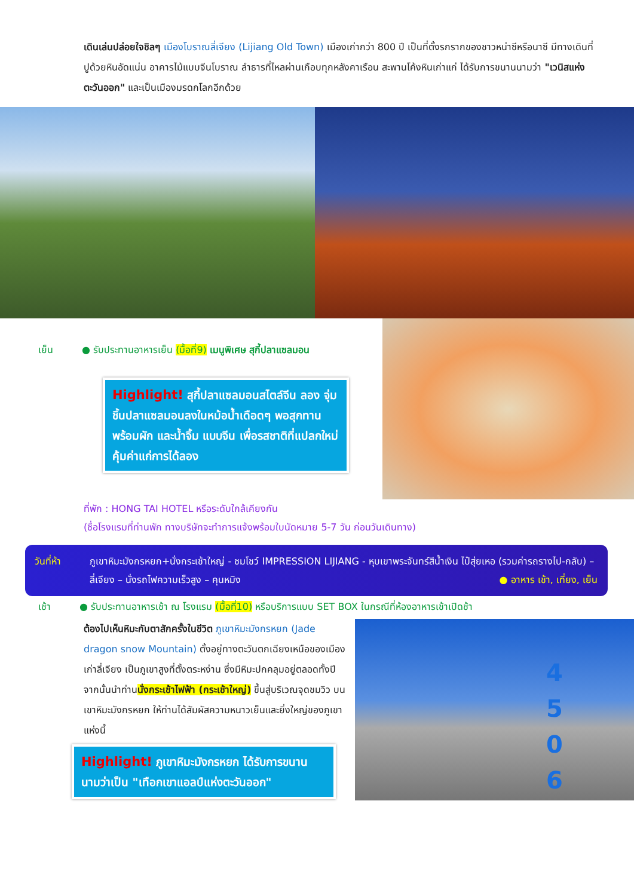เดินเล่นปล่อยใจชิลๆ เมืองโบราณลี่เจียง (Lijiang Old Town) เมืองเก่ากว่า 800 ปี เป็นที่ตั้งรกรากของชาวหน่าซีหรือนาซี มีทางเดินที่ปูด้วยหินอัดแน่น อาคารไม้แบบจีนโบราณ ลำธารที่ไหลผ่านเกือบทุกหลังคาเรือน สะพานโค้งหินเก่าแก่ ได้รับการขนานนามว่า "เวนิสแห่งตะวันออก" และเป็นเมืองมรดกโลกอีกด้วย
เย็น ● รับประทานอาหารเย็น (มื้อที่9) เมนูพิเศษ สุกี้ปลาแซลมอน
Highlight! สุกี้ปลาแซลมอนสไตล์จีน ลอง จุ่มชิ้นปลาแซลมอนลงในหม้อน้ำเดือดๆ พอสุกทานพร้อมผัก และน้ำจิ้ม แบบจีน เพื่อรสชาติที่แปลกใหม่คุ้มค่าแก่การได้ลอง
ที่พัก : HONG TAI HOTEL หรือระดับใกล้เคียงกัน
(ชื่อโรงแรมที่ท่านพัก ทางบริษัทจะทำการแจ้งพร้อมใบนัดหมาย 5-7 วัน ก่อนวันเดินทาง)
วันที่ห้า ภูเขาหิมะมังกรหยก+นั่งกระเช้าใหญ่ - ชมโชว์ IMPRESSION LIJIANG - หุบเขาพระจันทร์สีน้ำเงิน ไป๋สุ่ยเหอ (รวมค่ารถรางไป-กลับ) – ลี่เจียง – นั่งรถไฟความเร็วสูง – คุนหมิง ● อาหาร เช้า, เที่ยง, เย็น
เช้า ● รับประทานอาหารเช้า ณ โรงแรม (มื้อที่10) หรือบริการแบบ SET BOX ในกรณีที่ห้องอาหารเช้าเปิดช้า
ต้องไปเห็นหิมะกับตาสักครั้งในชีวิต ภูเขาหิมะมังกรหยก (Jade dragon snow Mountain) ตั้งอยู่ทางตะวันตกเฉียงเหนือของเมืองเก่าลี่เจียง เป็นภูเขาสูงที่ตั้งตระหง่าน ซึ่งมีหิมะปกคลุมอยู่ตลอดทั้งปี จากนั้นนำท่านนั่งกระเช้าไฟฟ้า (กระเช้าใหญ่) ขึ้นสู่บริเวณจุดชมวิว บนเขาหิมะมังกรหยก ให้ท่านได้สัมผัสความหนาวเย็นและยิ่งใหญ่ของภูเขาแห่งนี้
4 5 0 6
Highlight! ภูเขาหิมะมังกรหยก ได้รับการขนานนามว่าเป็น "เทือกเขาแอลป์แห่งตะวันออก"